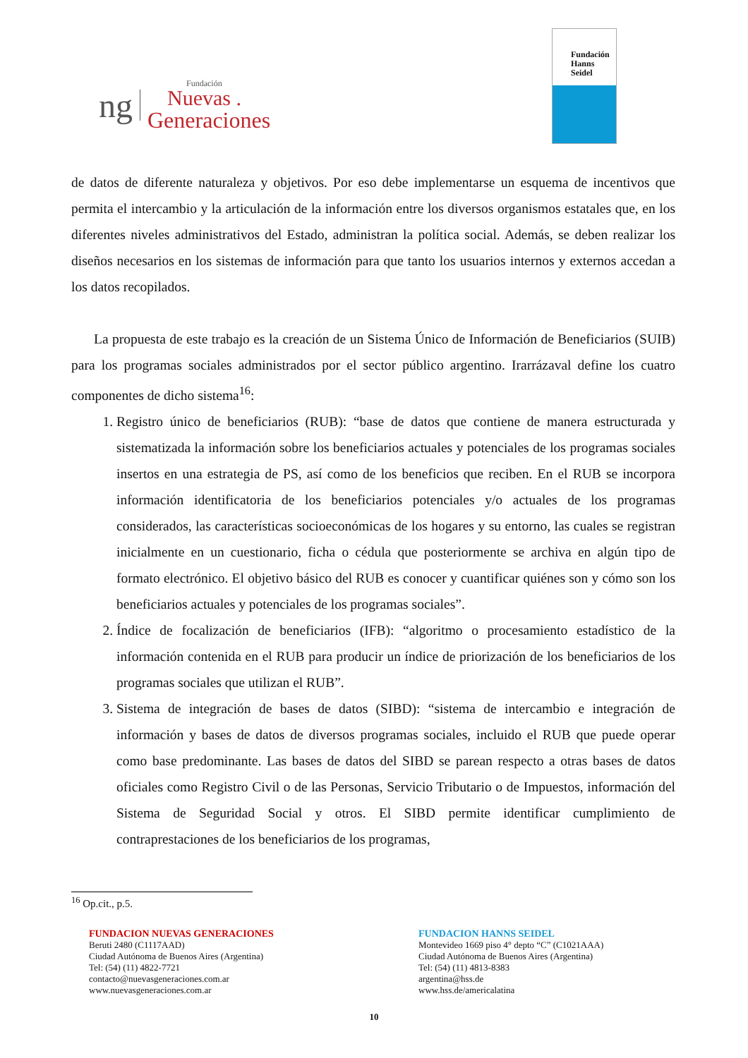ng
Fundación
Nuevas .
Generaciones
Fundación
Hanns
Seidel
de datos de diferente naturaleza y objetivos. Por eso debe implementarse un esquema de incentivos que permita el intercambio y la articulación de la información entre los diversos organismos estatales que, en los diferentes niveles administrativos del Estado, administran la política social. Además, se deben realizar los diseños necesarios en los sistemas de información para que tanto los usuarios internos y externos accedan a los datos recopilados.
La propuesta de este trabajo es la creación de un Sistema Único de Información de Beneficiarios (SUIB) para los programas sociales administrados por el sector público argentino. Irarrázaval define los cuatro componentes de dicho sistema<sup>16</sup>:
1. Registro único de beneficiarios (RUB): “base de datos que contiene de manera estructurada y sistematizada la información sobre los beneficiarios actuales y potenciales de los programas sociales insertos en una estrategia de PS, así como de los beneficios que reciben. En el RUB se incorpora información identificatoria de los beneficiarios potenciales y/o actuales de los programas considerados, las características socioeconómicas de los hogares y su entorno, las cuales se registran inicialmente en un cuestionario, ficha o cédula que posteriormente se archiva en algún tipo de formato electrónico. El objetivo básico del RUB es conocer y cuantificar quiénes son y cómo son los beneficiarios actuales y potenciales de los programas sociales”.
2. Índice de focalización de beneficiarios (IFB): “algoritmo o procesamiento estadístico de la información contenida en el RUB para producir un índice de priorización de los beneficiarios de los programas sociales que utilizan el RUB”.
3. Sistema de integración de bases de datos (SIBD): “sistema de intercambio e integración de información y bases de datos de diversos programas sociales, incluido el RUB que puede operar como base predominante. Las bases de datos del SIBD se parean respecto a otras bases de datos oficiales como Registro Civil o de las Personas, Servicio Tributario o de Impuestos, información del Sistema de Seguridad Social y otros. El SIBD permite identificar cumplimiento de contraprestaciones de los beneficiarios de los programas,
<sup>16</sup> Op.cit., p.5.
FUNDACION NUEVAS GENERACIONES
Beruti 2480 (C1117AAD)
Ciudad Autónoma de Buenos Aires (Argentina)
Tel: (54) (11) 4822-7721
contacto@nuevasgeneraciones.com.ar
www.nuevasgeneraciones.com.ar
FUNDACION HANNS SEIDEL
Montevideo 1669 piso 4° depto “C” (C1021AAA)
Ciudad Autónoma de Buenos Aires (Argentina)
Tel: (54) (11) 4813-8383
argentina@hss.de
www.hss.de/americalatina
10